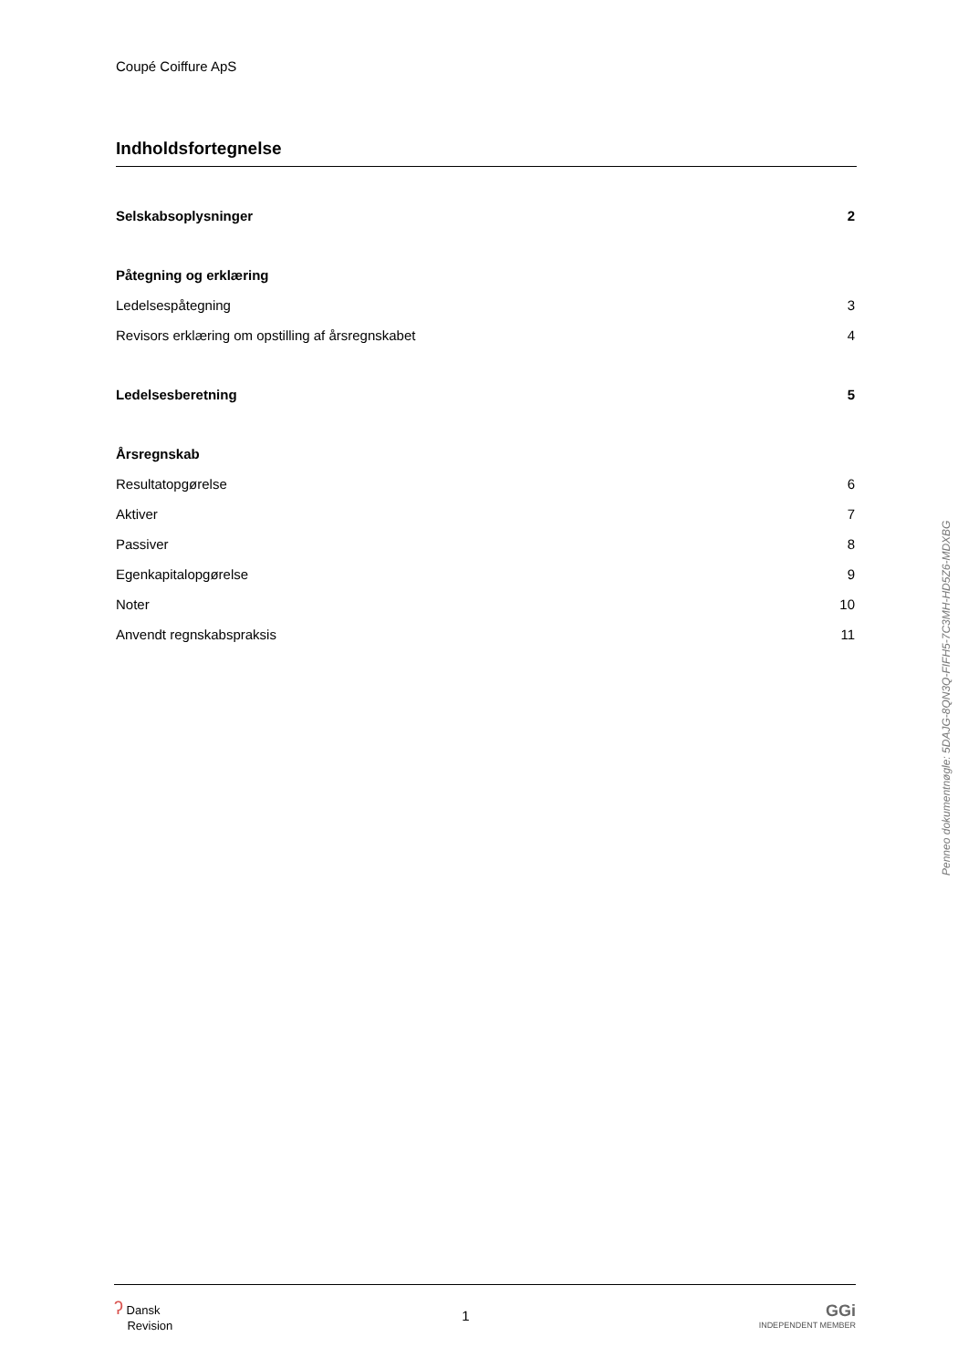Coupé Coiffure ApS
Indholdsfortegnelse
Selskabsoplysninger 2
Påtegning og erklæring
Ledelsespåtegning 3
Revisors erklæring om opstilling af årsregnskabet 4
Ledelsesberetning 5
Årsregnskab
Resultatopgørelse 6
Aktiver 7
Passiver 8
Egenkapitalopgørelse 9
Noter 10
Anvendt regnskabspraksis 11
Penneo dokumentnøgle: 5DAJG-8QN3Q-FIFH5-7C3MH-HD5Z6-MDXBG
ʔ Dansk
Revision
1
GGi
INDEPENDENT MEMBER